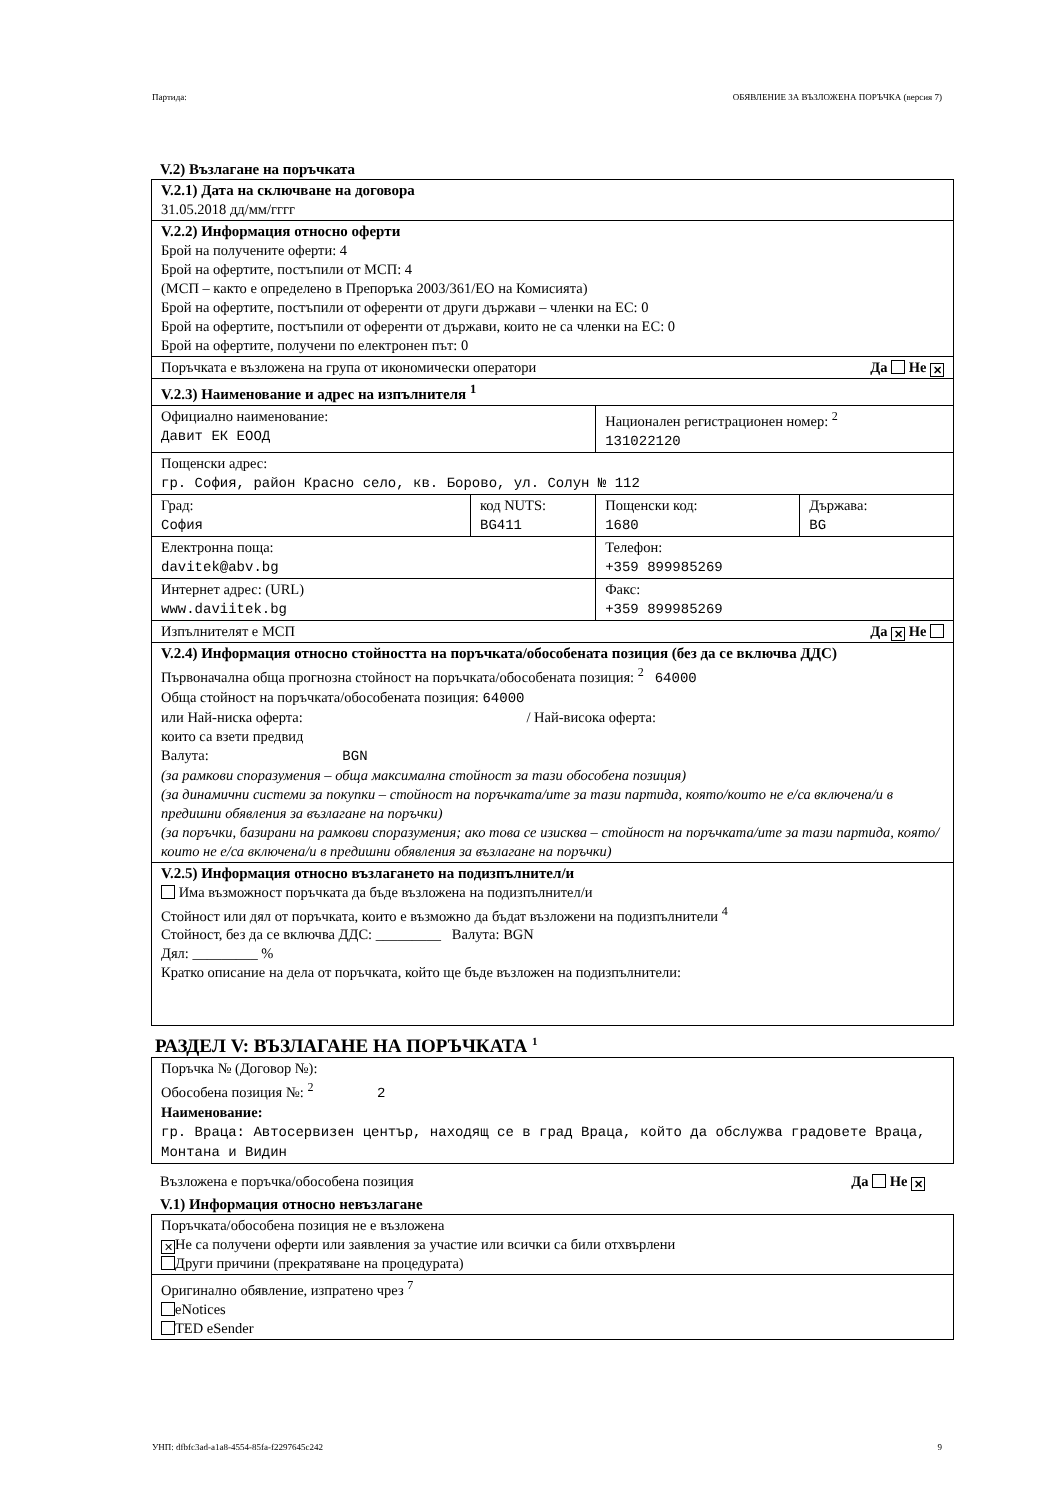Партида: ОБЯВЛЕНИЕ ЗА ВЪЗЛОЖЕНА ПОРЪЧКА (версия 7)
V.2) Възлагане на поръчката
| V.2.1) Дата на сключване на договора 31.05.2018 дд/мм/гггг | | | |
| V.2.2) Информация относно оферти Брой на получените оферти: 4 Брой на офертите, постъпили от МСП: 4 (МСП – както е определено в Препоръка 2003/361/ЕО на Комисията) Брой на офертите, постъпили от оференти от други държави – членки на ЕС: 0 Брой на офертите, постъпили от оференти от държави, които не са членки на ЕС: 0 Брой на офертите, получени по електронен път: 0 | | | |
| Поръчката е възложена на група от икономически оператори Да Не ✕ | | | |
| V.2.3) Наименование и адрес на изпълнителя <sup>1</sup> | | | |
| Официално наименование: Давит ЕК ЕООД | | Национален регистрационен номер: <sup>2</sup> 131022120 | |
| Пощенски адрес: гр. София, район Красно село, кв. Борово, ул. Солун № 112 | | | |
| Град: София | код NUTS: BG411 | Пощенски код: 1680 | Държава: BG |
| Електронна поща: davitek@abv.bg | | Телефон: +359 899985269 | |
| Интернет адрес: (URL) www.daviitek.bg | | Факс: +359 899985269 | |
| Изпълнителят е МСП Да ✕ Не | | | |
| V.2.4) Информация относно стойността на поръчката/обособената позиция (без да се включва ДДС) Първоначална обща прогнозна стойност на поръчката/обособената позиция: <sup>2</sup> 64000 Обща стойност на поръчката/обособената позиция: 64000 или Най-ниска оферта: / Най-висока оферта: които са взети предвид Валута: BGN (за рамкови споразумения – обща максимална стойност за тази обособена позиция) (за динамични системи за покупки – стойност на поръчката/ите за тази партида, която/които не е/са включена/и в предишни обявления за възлагане на поръчки) (за поръчки, базирани на рамкови споразумения; ако това се изисква – стойност на поръчката/ите за тази партида, която/които не е/са включена/и в предишни обявления за възлагане на поръчки) | | | |
| V.2.5) Информация относно възлагането на подизпълнител/и Има възможност поръчката да бъде възложена на подизпълнител/и Стойност или дял от поръчката, които е възможно да бъдат възложени на подизпълнители <sup>4</sup> Стойност, без да се включва ДДС: _________ Валута: BGN Дял: _________ % Кратко описание на дела от поръчката, който ще бъде възложен на подизпълнители: | | | |
РАЗДЕЛ V: ВЪЗЛАГАНЕ НА ПОРЪЧКАТА <sup>1</sup>
| Поръчка № (Договор №): Обособена позиция №: <sup>2</sup> 2 Наименование: гр. Враца: Автосервизен център, находящ се в град Враца, който да обслужва градовете Враца, Монтана и Видин |
Възложена е поръчка/обособена позиция Да Не ✕
V.1) Информация относно невъзлагане
| Поръчката/обособена позиция не е възложена ✕ Не са получени оферти или заявления за участие или всички са били отхвърлени Други причини (прекратяване на процедурата) |
| Оригинално обявление, изпратено чрез <sup>7</sup> eNotices TED eSender |
УНП: dfbfc3ad-a1a8-4554-85fa-f2297645c242 9